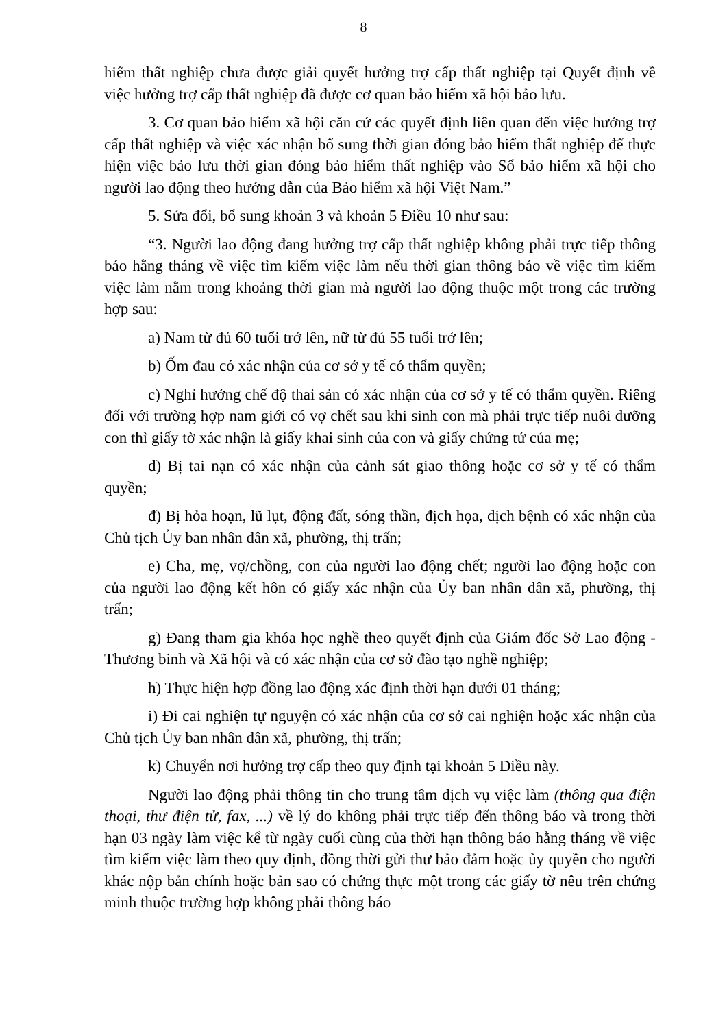8
hiểm thất nghiệp chưa được giải quyết hưởng trợ cấp thất nghiệp tại Quyết định về việc hưởng trợ cấp thất nghiệp đã được cơ quan bảo hiểm xã hội bảo lưu.
3. Cơ quan bảo hiểm xã hội căn cứ các quyết định liên quan đến việc hưởng trợ cấp thất nghiệp và việc xác nhận bổ sung thời gian đóng bảo hiểm thất nghiệp để thực hiện việc bảo lưu thời gian đóng bảo hiểm thất nghiệp vào Sổ bảo hiểm xã hội cho người lao động theo hướng dẫn của Bảo hiểm xã hội Việt Nam.”
5. Sửa đổi, bổ sung khoản 3 và khoản 5 Điều 10 như sau:
“3. Người lao động đang hưởng trợ cấp thất nghiệp không phải trực tiếp thông báo hằng tháng về việc tìm kiếm việc làm nếu thời gian thông báo về việc tìm kiếm việc làm nằm trong khoảng thời gian mà người lao động thuộc một trong các trường hợp sau:
a) Nam từ đủ 60 tuổi trở lên, nữ từ đủ 55 tuổi trở lên;
b) Ốm đau có xác nhận của cơ sở y tế có thẩm quyền;
c) Nghỉ hưởng chế độ thai sản có xác nhận của cơ sở y tế có thẩm quyền. Riêng đối với trường hợp nam giới có vợ chết sau khi sinh con mà phải trực tiếp nuôi dưỡng con thì giấy tờ xác nhận là giấy khai sinh của con và giấy chứng tử của mẹ;
d) Bị tai nạn có xác nhận của cảnh sát giao thông hoặc cơ sở y tế có thẩm quyền;
đ) Bị hỏa hoạn, lũ lụt, động đất, sóng thần, địch họa, dịch bệnh có xác nhận của Chủ tịch Ủy ban nhân dân xã, phường, thị trấn;
e) Cha, mẹ, vợ/chồng, con của người lao động chết; người lao động hoặc con của người lao động kết hôn có giấy xác nhận của Ủy ban nhân dân xã, phường, thị trấn;
g) Đang tham gia khóa học nghề theo quyết định của Giám đốc Sở Lao động - Thương binh và Xã hội và có xác nhận của cơ sở đào tạo nghề nghiệp;
h) Thực hiện hợp đồng lao động xác định thời hạn dưới 01 tháng;
i) Đi cai nghiện tự nguyện có xác nhận của cơ sở cai nghiện hoặc xác nhận của Chủ tịch Ủy ban nhân dân xã, phường, thị trấn;
k) Chuyển nơi hưởng trợ cấp theo quy định tại khoản 5 Điều này.
Người lao động phải thông tin cho trung tâm dịch vụ việc làm (thông qua điện thoại, thư điện tử, fax, ...) về lý do không phải trực tiếp đến thông báo và trong thời hạn 03 ngày làm việc kể từ ngày cuối cùng của thời hạn thông báo hằng tháng về việc tìm kiếm việc làm theo quy định, đồng thời gửi thư bảo đảm hoặc ủy quyền cho người khác nộp bản chính hoặc bản sao có chứng thực một trong các giấy tờ nêu trên chứng minh thuộc trường hợp không phải thông báo